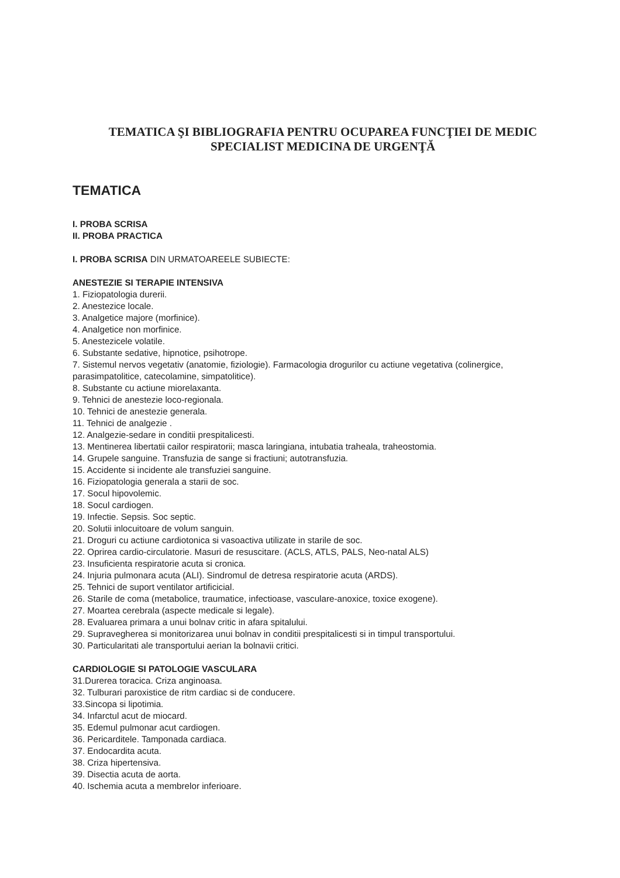TEMATICA ŞI BIBLIOGRAFIA PENTRU OCUPAREA FUNCŢIEI DE MEDIC
SPECIALIST MEDICINA DE URGENŢĂ
TEMATICA
I. PROBA SCRISA
II. PROBA PRACTICA
I. PROBA SCRISA DIN URMATOAREELE SUBIECTE:
ANESTEZIE SI TERAPIE INTENSIVA
1. Fiziopatologia durerii.
2. Anestezice locale.
3. Analgetice majore (morfinice).
4. Analgetice non morfinice.
5. Anestezicele volatile.
6. Substante sedative, hipnotice, psihotrope.
7. Sistemul nervos vegetativ (anatomie, fiziologie). Farmacologia drogurilor cu actiune vegetativa (colinergice, parasimpatolitice, catecolamine, simpatolitice).
8. Substante cu actiune miorelaxanta.
9. Tehnici de anestezie loco-regionala.
10. Tehnici de anestezie generala.
11. Tehnici de analgezie .
12. Analgezie-sedare in conditii prespitalicesti.
13. Mentinerea libertatii cailor respiratorii; masca laringiana, intubatia traheala, traheostomia.
14. Grupele sanguine. Transfuzia de sange si fractiuni; autotransfuzia.
15. Accidente si incidente ale transfuziei sanguine.
16. Fiziopatologia generala a starii de soc.
17. Socul hipovolemic.
18. Socul cardiogen.
19. Infectie. Sepsis. Soc septic.
20. Solutii inlocuitoare de volum sanguin.
21. Droguri cu actiune cardiotonica si vasoactiva utilizate in starile de soc.
22. Oprirea cardio-circulatorie. Masuri de resuscitare. (ACLS, ATLS, PALS, Neo-natal ALS)
23. Insuficienta respiratorie acuta si cronica.
24. Injuria pulmonara acuta (ALI). Sindromul de detresa respiratorie acuta (ARDS).
25. Tehnici de suport ventilator artificicial.
26. Starile de coma (metabolice, traumatice, infectioase, vasculare-anoxice, toxice exogene).
27. Moartea cerebrala (aspecte medicale si legale).
28. Evaluarea primara a unui bolnav critic in afara spitalului.
29. Supravegherea si monitorizarea unui bolnav in conditii prespitalicesti si in timpul transportului.
30. Particularitati ale transportului aerian la bolnavii critici.
CARDIOLOGIE SI PATOLOGIE VASCULARA
31.Durerea toracica. Criza anginoasa.
32. Tulburari paroxistice de ritm cardiac si de conducere.
33.Sincopa si lipotimia.
34. Infarctul acut de miocard.
35. Edemul pulmonar acut cardiogen.
36. Pericarditele. Tamponada cardiaca.
37. Endocardita acuta.
38. Criza hipertensiva.
39. Disectia acuta de aorta.
40. Ischemia acuta a membrelor inferioare.